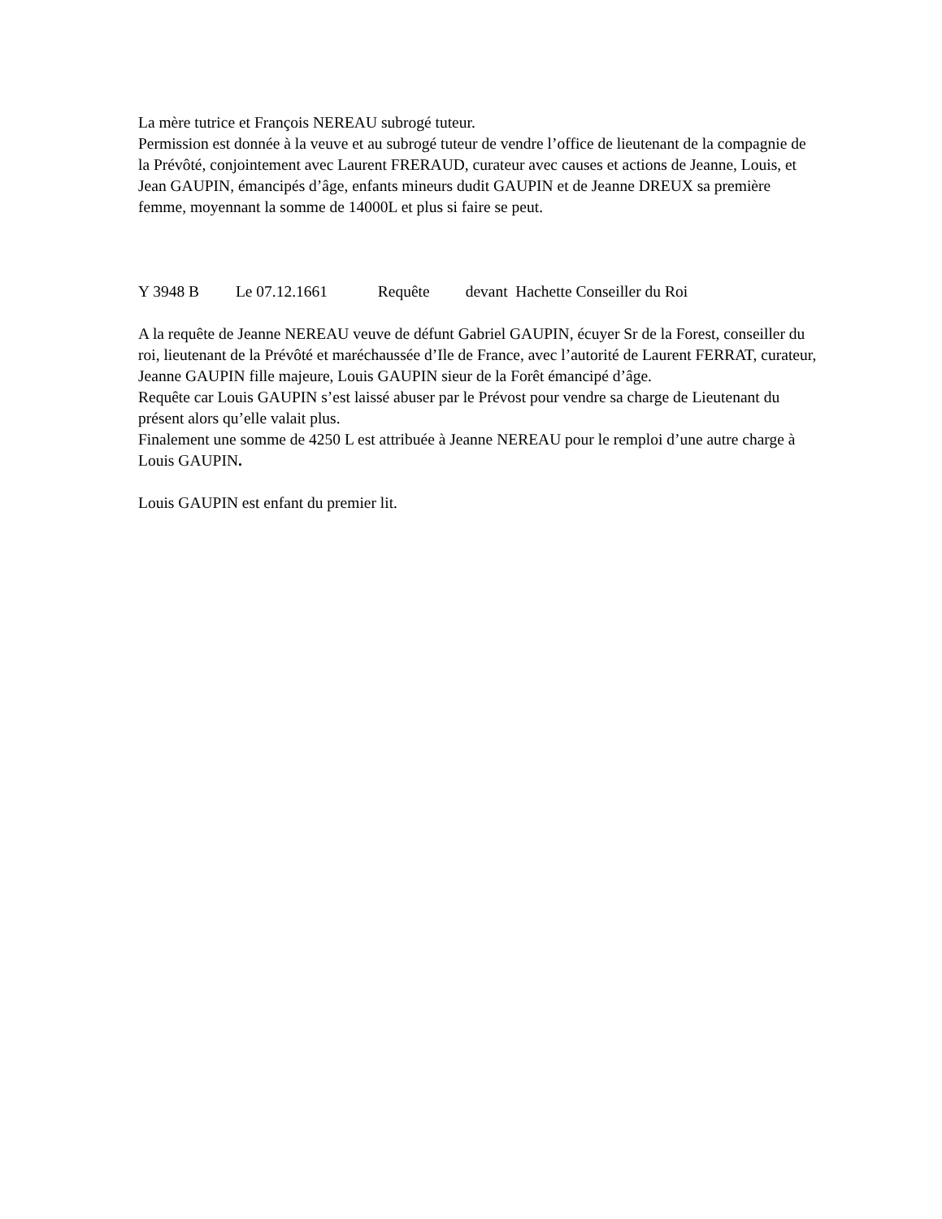La mère tutrice et François NEREAU subrogé tuteur.
Permission est donnée à la veuve et au subrogé tuteur de vendre l’office de lieutenant de la compagnie de la Prévôté, conjointement avec Laurent FRERAUD, curateur avec causes et actions de Jeanne, Louis, et Jean GAUPIN, émancipés d’âge, enfants mineurs dudit GAUPIN et de Jeanne DREUX sa première femme, moyennant la somme de 14000L et plus si faire se peut.
Y 3948 B Le 07.12.1661 Requête devant Hachette Conseiller du Roi
A la requête de Jeanne NEREAU veuve de défunt Gabriel GAUPIN, écuyer Sr de la Forest, conseiller du roi, lieutenant de la Prévôté et maréchaussée d’Ile de France, avec l’autorité de Laurent FERRAT, curateur, Jeanne GAUPIN fille majeure, Louis GAUPIN sieur de la Forêt émancipé d’âge.
Requête car Louis GAUPIN s’est laissé abuser par le Prévost pour vendre sa charge de Lieutenant du présent alors qu’elle valait plus.
Finalement une somme de 4250 L est attribuée à Jeanne NEREAU pour le remploi d’une autre charge à Louis GAUPIN.
Louis GAUPIN est enfant du premier lit.